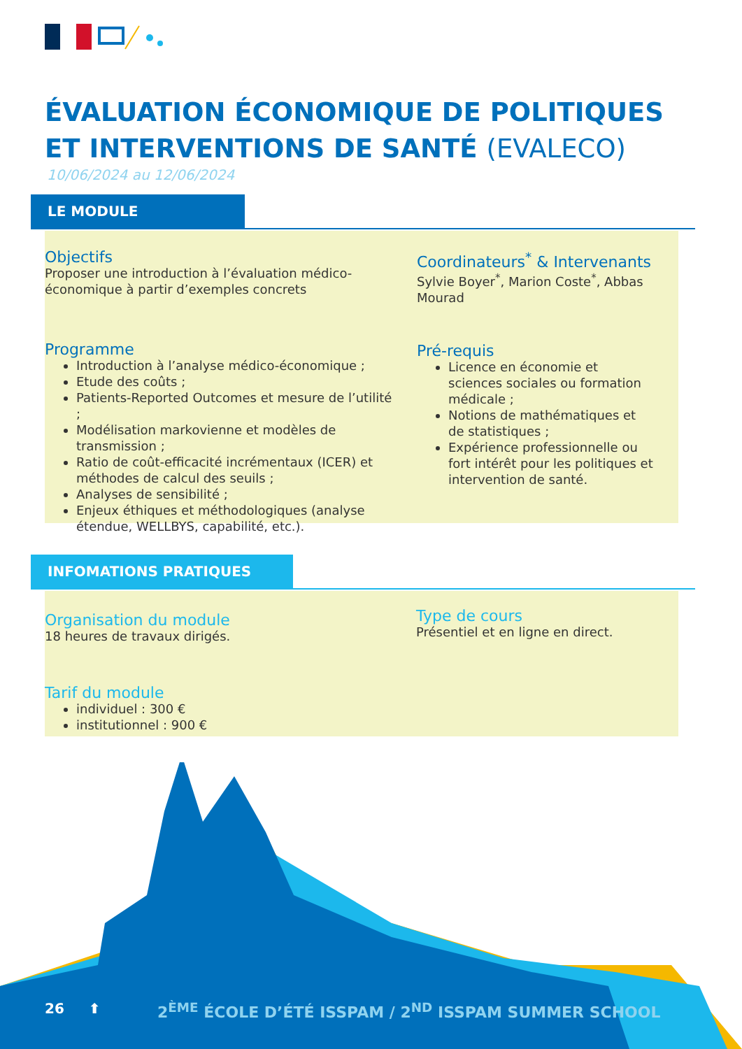ÉVALUATION ÉCONOMIQUE DE POLITIQUES ET INTERVENTIONS DE SANTÉ (EVALECO)
10/06/2024 au 12/06/2024
LE MODULE
Objectifs
Proposer une introduction à l’évaluation médico-économique à partir d’exemples concrets
Coordinateurs<sup>*</sup> & Intervenants
Sylvie Boyer<sup>*</sup>, Marion Coste<sup>*</sup>, Abbas Mourad
Programme
Introduction à l’analyse médico-économique ;
Etude des coûts ;
Patients-Reported Outcomes et mesure de l’utilité ;
Modélisation markovienne et modèles de transmission ;
Ratio de coût-efficacité incrémentaux (ICER) et méthodes de calcul des seuils ;
Analyses de sensibilité ;
Enjeux éthiques et méthodologiques (analyse étendue, WELLBYS, capabilité, etc.).
Pré-requis
Licence en économie et sciences sociales ou formation médicale ;
Notions de mathématiques et de statistiques ;
Expérience professionnelle ou fort intérêt pour les politiques et intervention de santé.
INFOMATIONS PRATIQUES
Organisation du module
18 heures de travaux dirigés.
Type de cours
Présentiel et en ligne en direct.
Tarif du module
individuel : 300 €
institutionnel : 900 €
26 ⬆
2<sup>ÈME</sup> ÉCOLE D’ÉTÉ ISSPAM / 2<sup>ND</sup> ISSPAM SUMMER SCHOOL